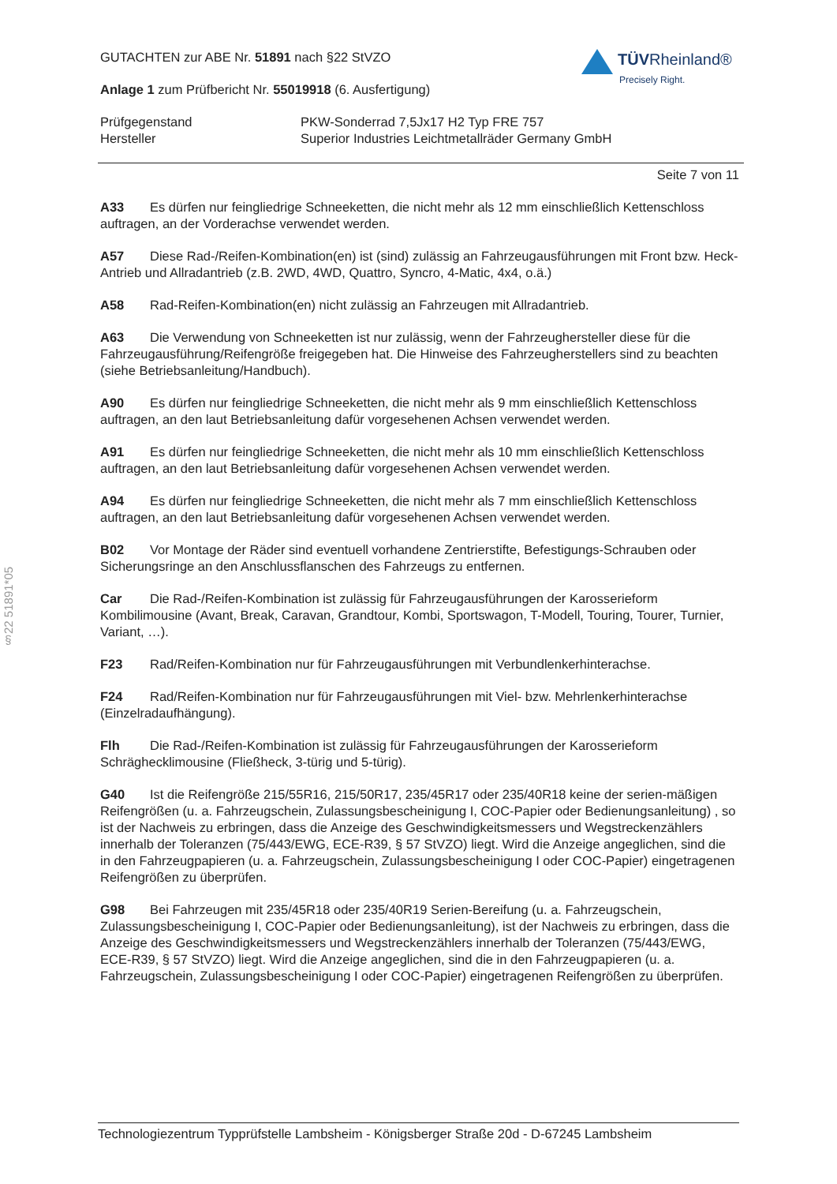§22 51891*05
GUTACHTEN zur ABE Nr. 51891 nach §22 StVZO
Anlage 1 zum Prüfbericht Nr. 55019918 (6. Ausfertigung)
TÜVRheinland®
Precisely Right.
Prüfgegenstand
Hersteller
PKW-Sonderrad 7,5Jx17 H2 Typ FRE 757
Superior Industries Leichtmetallräder Germany GmbH
Seite 7 von 11
A33 Es dürfen nur feingliedrige Schneeketten, die nicht mehr als 12 mm einschließlich Kettenschloss auftragen, an der Vorderachse verwendet werden.
A57 Diese Rad-/Reifen-Kombination(en) ist (sind) zulässig an Fahrzeugausführungen mit Front bzw. Heck-Antrieb und Allradantrieb (z.B. 2WD, 4WD, Quattro, Syncro, 4-Matic, 4x4, o.ä.)
A58 Rad-Reifen-Kombination(en) nicht zulässig an Fahrzeugen mit Allradantrieb.
A63 Die Verwendung von Schneeketten ist nur zulässig, wenn der Fahrzeughersteller diese für die Fahrzeugausführung/Reifengröße freigegeben hat. Die Hinweise des Fahrzeugherstellers sind zu beachten (siehe Betriebsanleitung/Handbuch).
A90 Es dürfen nur feingliedrige Schneeketten, die nicht mehr als 9 mm einschließlich Kettenschloss auftragen, an den laut Betriebsanleitung dafür vorgesehenen Achsen verwendet werden.
A91 Es dürfen nur feingliedrige Schneeketten, die nicht mehr als 10 mm einschließlich Kettenschloss auftragen, an den laut Betriebsanleitung dafür vorgesehenen Achsen verwendet werden.
A94 Es dürfen nur feingliedrige Schneeketten, die nicht mehr als 7 mm einschließlich Kettenschloss auftragen, an den laut Betriebsanleitung dafür vorgesehenen Achsen verwendet werden.
B02 Vor Montage der Räder sind eventuell vorhandene Zentrierstifte, Befestigungs-Schrauben oder Sicherungsringe an den Anschlussflanschen des Fahrzeugs zu entfernen.
Car Die Rad-/Reifen-Kombination ist zulässig für Fahrzeugausführungen der Karosserieform Kombilimousine (Avant, Break, Caravan, Grandtour, Kombi, Sportswagon, T-Modell, Touring, Tourer, Turnier, Variant, …).
F23 Rad/Reifen-Kombination nur für Fahrzeugausführungen mit Verbundlenkerhinterachse.
F24 Rad/Reifen-Kombination nur für Fahrzeugausführungen mit Viel- bzw. Mehrlenkerhinterachse (Einzelradaufhängung).
Flh Die Rad-/Reifen-Kombination ist zulässig für Fahrzeugausführungen der Karosserieform Schräghecklimousine (Fließheck, 3-türig und 5-türig).
G40 Ist die Reifengröße 215/55R16, 215/50R17, 235/45R17 oder 235/40R18 keine der serien-mäßigen Reifengrößen (u. a. Fahrzeugschein, Zulassungsbescheinigung I, COC-Papier oder Bedienungsanleitung) , so ist der Nachweis zu erbringen, dass die Anzeige des Geschwindigkeitsmessers und Wegstreckenzählers innerhalb der Toleranzen (75/443/EWG, ECE-R39, § 57 StVZO) liegt. Wird die Anzeige angeglichen, sind die in den Fahrzeugpapieren (u. a. Fahrzeugschein, Zulassungsbescheinigung I oder COC-Papier) eingetragenen Reifengrößen zu überprüfen.
G98 Bei Fahrzeugen mit 235/45R18 oder 235/40R19 Serien-Bereifung (u. a. Fahrzeugschein, Zulassungsbescheinigung I, COC-Papier oder Bedienungsanleitung), ist der Nachweis zu erbringen, dass die Anzeige des Geschwindigkeitsmessers und Wegstreckenzählers innerhalb der Toleranzen (75/443/EWG, ECE-R39, § 57 StVZO) liegt. Wird die Anzeige angeglichen, sind die in den Fahrzeugpapieren (u. a. Fahrzeugschein, Zulassungsbescheinigung I oder COC-Papier) eingetragenen Reifengrößen zu überprüfen.
Technologiezentrum Typprüfstelle Lambsheim - Königsberger Straße 20d - D-67245 Lambsheim